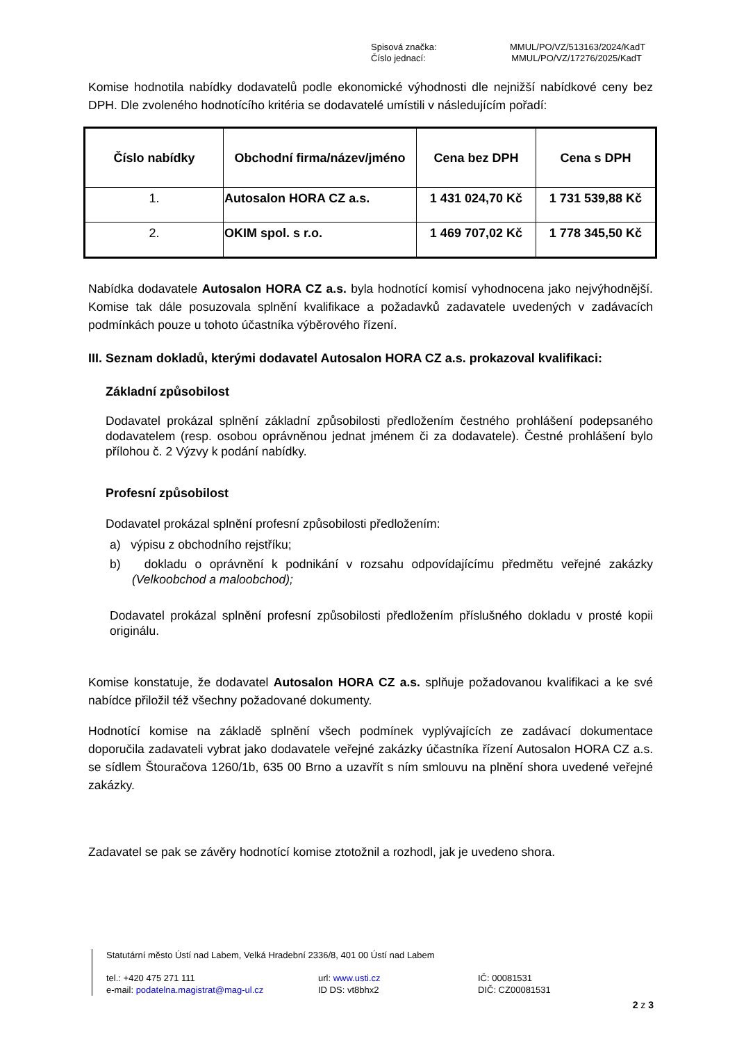Spisová značka:
MMUL/PO/VZ/513163/2024/KadT
Číslo jednací:
MMUL/PO/VZ/17276/2025/KadT
Komise hodnotila nabídky dodavatelů podle ekonomické výhodnosti dle nejnižší nabídkové ceny bez DPH. Dle zvoleného hodnotícího kritéria se dodavatelé umístili v následujícím pořadí:
| Číslo nabídky | Obchodní firma/název/jméno | Cena bez DPH | Cena s DPH |
| --- | --- | --- | --- |
| 1. | Autosalon HORA CZ a.s. | 1 431 024,70 Kč | 1 731 539,88 Kč |
| 2. | OKIM spol. s r.o. | 1 469 707,02 Kč | 1 778 345,50 Kč |
Nabídka dodavatele Autosalon HORA CZ a.s. byla hodnotící komisí vyhodnocena jako nejvýhodnější. Komise tak dále posuzovala splnění kvalifikace a požadavků zadavatele uvedených v zadávacích podmínkách pouze u tohoto účastníka výběrového řízení.
III. Seznam dokladů, kterými dodavatel Autosalon HORA CZ a.s. prokazoval kvalifikaci:
Základní způsobilost
Dodavatel prokázal splnění základní způsobilosti předložením čestného prohlášení podepsaného dodavatelem (resp. osobou oprávněnou jednat jménem či za dodavatele). Čestné prohlášení bylo přílohou č. 2 Výzvy k podání nabídky.
Profesní způsobilost
Dodavatel prokázal splnění profesní způsobilosti předložením:
a) výpisu z obchodního rejstříku;
b) dokladu o oprávnění k podnikání v rozsahu odpovídajícímu předmětu veřejné zakázky (Velkoobchod a maloobchod);
Dodavatel prokázal splnění profesní způsobilosti předložením příslušného dokladu v prosté kopii originálu.
Komise konstatuje, že dodavatel Autosalon HORA CZ a.s. splňuje požadovanou kvalifikaci a ke své nabídce přiložil též všechny požadované dokumenty.
Hodnotící komise na základě splnění všech podmínek vyplývajících ze zadávací dokumentace doporučila zadavateli vybrat jako dodavatele veřejné zakázky účastníka řízení Autosalon HORA CZ a.s. se sídlem Štouračova 1260/1b, 635 00 Brno a uzavřít s ním smlouvu na plnění shora uvedené veřejné zakázky.
Zadavatel se pak se závěry hodnotící komise ztotožnil a rozhodl, jak je uvedeno shora.
Statutární město Ústí nad Labem, Velká Hradební 2336/8, 401 00 Ústí nad Labem
tel.: +420 475 271 111
url: www.usti.cz
IČ: 00081531
e-mail: podatelna.magistrat@mag-ul.cz
ID DS: vt8bhx2
DIČ: CZ00081531
2 z 3